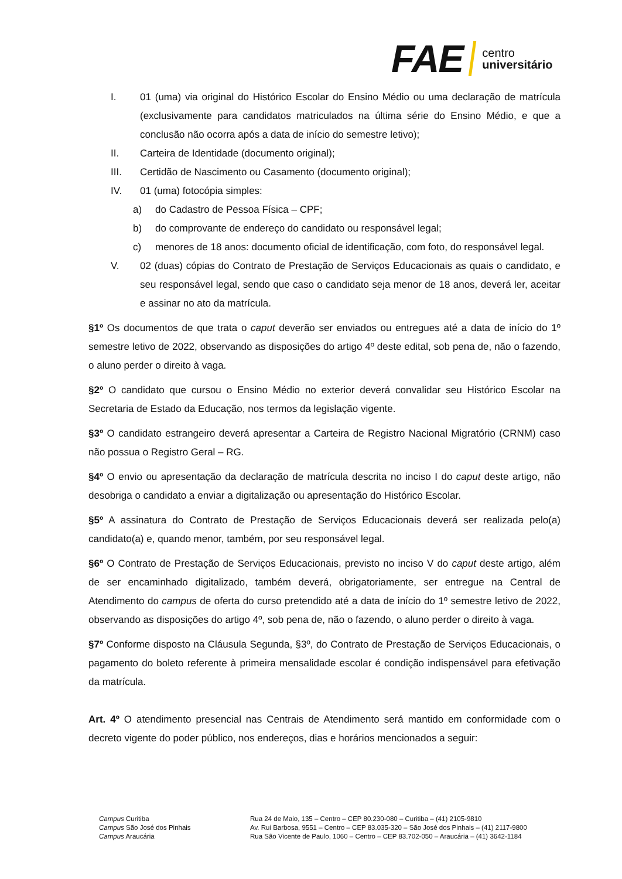FAE centro
universitário
I. 01 (uma) via original do Histórico Escolar do Ensino Médio ou uma declaração de matrícula (exclusivamente para candidatos matriculados na última série do Ensino Médio, e que a conclusão não ocorra após a data de início do semestre letivo);
II. Carteira de Identidade (documento original);
III. Certidão de Nascimento ou Casamento (documento original);
IV. 01 (uma) fotocópia simples:
a) do Cadastro de Pessoa Física – CPF;
b) do comprovante de endereço do candidato ou responsável legal;
c) menores de 18 anos: documento oficial de identificação, com foto, do responsável legal.
V. 02 (duas) cópias do Contrato de Prestação de Serviços Educacionais as quais o candidato, e seu responsável legal, sendo que caso o candidato seja menor de 18 anos, deverá ler, aceitar e assinar no ato da matrícula.
§1º Os documentos de que trata o caput deverão ser enviados ou entregues até a data de início do 1º semestre letivo de 2022, observando as disposições do artigo 4º deste edital, sob pena de, não o fazendo, o aluno perder o direito à vaga.
§2º O candidato que cursou o Ensino Médio no exterior deverá convalidar seu Histórico Escolar na Secretaria de Estado da Educação, nos termos da legislação vigente.
§3º O candidato estrangeiro deverá apresentar a Carteira de Registro Nacional Migratório (CRNM) caso não possua o Registro Geral – RG.
§4º O envio ou apresentação da declaração de matrícula descrita no inciso I do caput deste artigo, não desobriga o candidato a enviar a digitalização ou apresentação do Histórico Escolar.
§5º A assinatura do Contrato de Prestação de Serviços Educacionais deverá ser realizada pelo(a) candidato(a) e, quando menor, também, por seu responsável legal.
§6º O Contrato de Prestação de Serviços Educacionais, previsto no inciso V do caput deste artigo, além de ser encaminhado digitalizado, também deverá, obrigatoriamente, ser entregue na Central de Atendimento do campus de oferta do curso pretendido até a data de início do 1º semestre letivo de 2022, observando as disposições do artigo 4º, sob pena de, não o fazendo, o aluno perder o direito à vaga.
§7º Conforme disposto na Cláusula Segunda, §3º, do Contrato de Prestação de Serviços Educacionais, o pagamento do boleto referente à primeira mensalidade escolar é condição indispensável para efetivação da matrícula.
Art. 4º O atendimento presencial nas Centrais de Atendimento será mantido em conformidade com o decreto vigente do poder público, nos endereços, dias e horários mencionados a seguir:
Campus Curitiba
Campus São José dos Pinhais
Campus Araucária
Rua 24 de Maio, 135 – Centro – CEP 80.230-080 – Curitiba – (41) 2105-9810
Av. Rui Barbosa, 9551 – Centro – CEP 83.035-320 – São José dos Pinhais – (41) 2117-9800
Rua São Vicente de Paulo, 1060 – Centro – CEP 83.702-050 – Araucária – (41) 3642-1184